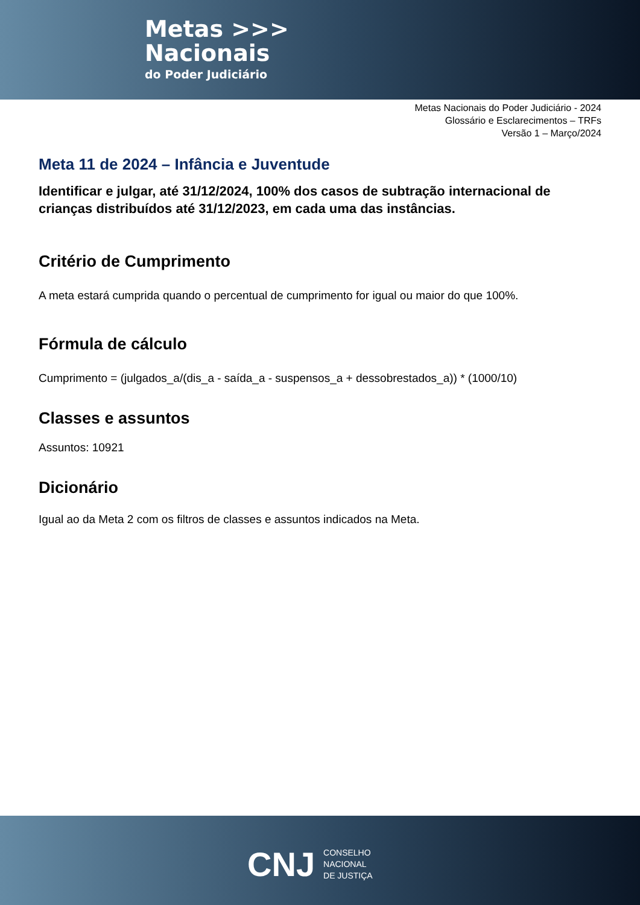Metas >>>
Nacionais
do Poder Judiciário
Metas Nacionais do Poder Judiciário - 2024
Glossário e Esclarecimentos – TRFs
Versão 1 – Março/2024
Meta 11 de 2024 – Infância e Juventude
Identificar e julgar, até 31/12/2024, 100% dos casos de subtração internacional de crianças distribuídos até 31/12/2023, em cada uma das instâncias.
Critério de Cumprimento
A meta estará cumprida quando o percentual de cumprimento for igual ou maior do que 100%.
Fórmula de cálculo
Cumprimento = (julgados_a/(dis_a - saída_a - suspensos_a + dessobrestados_a)) * (1000/10)
Classes e assuntos
Assuntos: 10921
Dicionário
Igual ao da Meta 2 com os filtros de classes e assuntos indicados na Meta.
CNJ
CONSELHO
NACIONAL
DE JUSTIÇA